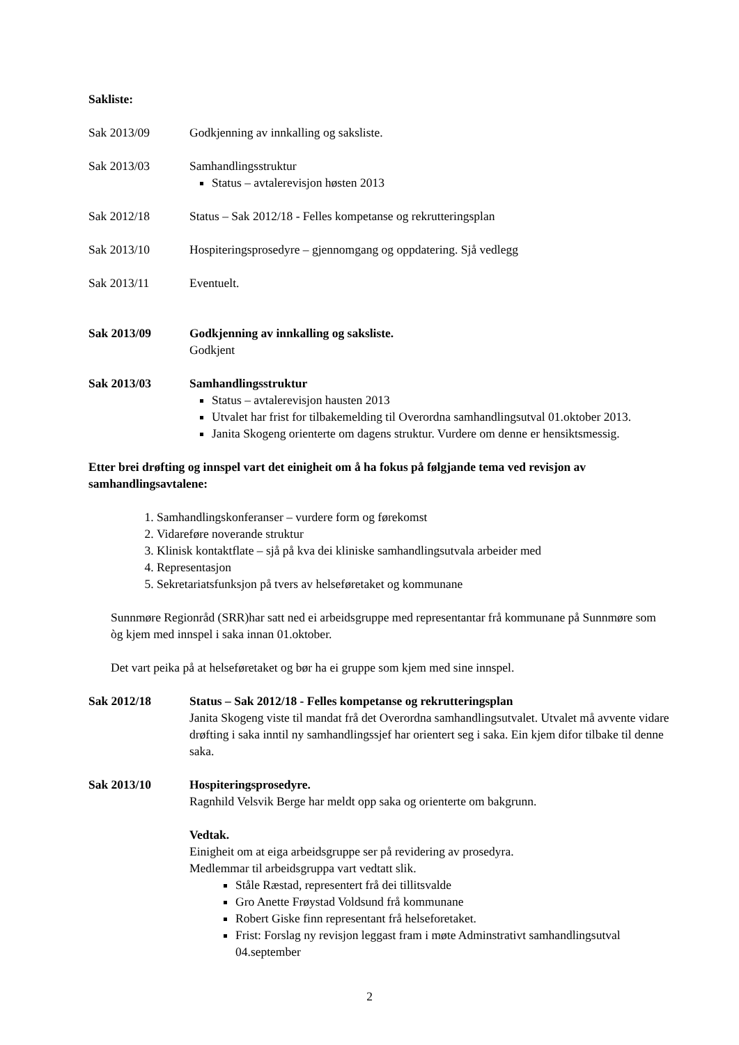Sakliste:
Sak 2013/09 Godkjenning av innkalling og saksliste.
Sak 2013/03 Samhandlingsstruktur
Status – avtalerevisjon høsten 2013
Sak 2012/18 Status – Sak 2012/18 - Felles kompetanse og rekrutteringsplan
Sak 2013/10 Hospiteringsprosedyre – gjennomgang og oppdatering. Sjå vedlegg
Sak 2013/11 Eventuelt.
Sak 2013/09 Godkjenning av innkalling og saksliste.
Godkjent
Sak 2013/03 Samhandlingsstruktur
Status – avtalerevisjon hausten 2013
Utvalet har frist for tilbakemelding til Overordna samhandlingsutval 01.oktober 2013.
Janita Skogeng orienterte om dagens struktur. Vurdere om denne er hensiktsmessig.
Etter brei drøfting og innspel vart det einigheit om å ha fokus på følgjande tema ved revisjon av samhandlingsavtalene:
1. Samhandlingskonferanser – vurdere form og førekomst
2. Vidareføre noverande struktur
3. Klinisk kontaktflate – sjå på kva dei kliniske samhandlingsutvala arbeider med
4. Representasjon
5. Sekretariatsfunksjon på tvers av helseføretaket og kommunane
Sunnmøre Regionråd (SRR)har satt ned ei arbeidsgruppe med representantar frå kommunane på Sunnmøre som òg kjem med innspel i saka innan 01.oktober.
Det vart peika på at helseføretaket og bør ha ei gruppe som kjem med sine innspel.
Sak 2012/18 Status – Sak 2012/18 - Felles kompetanse og rekrutteringsplan
Janita Skogeng viste til mandat frå det Overordna samhandlingsutvalet. Utvalet må avvente vidare drøfting i saka inntil ny samhandlingssjef har orientert seg i saka. Ein kjem difor tilbake til denne saka.
Sak 2013/10 Hospiteringsprosedyre.
Ragnhild Velsvik Berge har meldt opp saka og orienterte om bakgrunn.
Vedtak.
Einigheit om at eiga arbeidsgruppe ser på revidering av prosedyra.
Medlemmar til arbeidsgruppa vart vedtatt slik.
Ståle Ræstad, representert frå dei tillitsvalde
Gro Anette Frøystad Voldsund frå kommunane
Robert Giske finn representant frå helseforetaket.
Frist: Forslag ny revisjon leggast fram i møte Adminstrativt samhandlingsutval 04.september
2